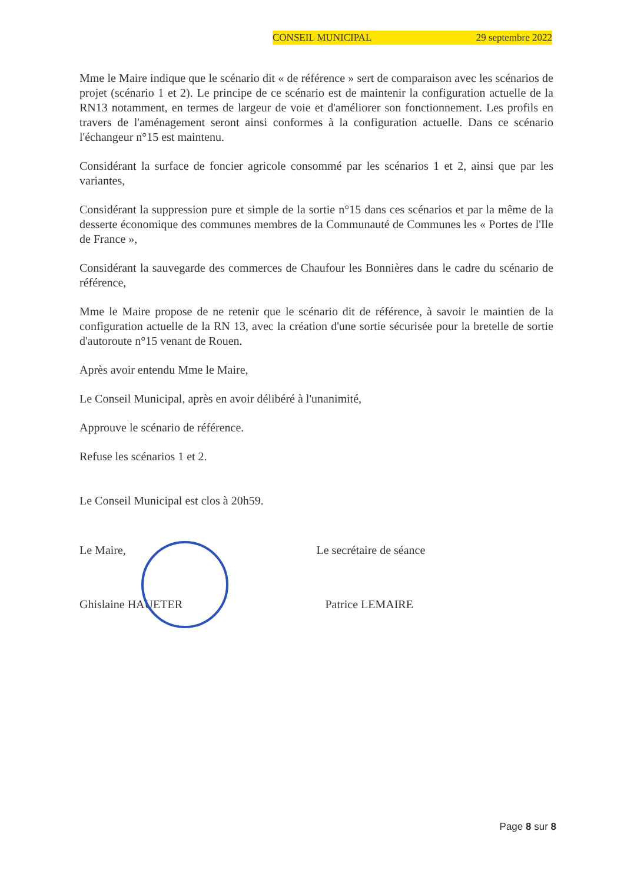CONSEIL MUNICIPAL 29 septembre 2022
Mme le Maire indique que le scénario dit « de référence » sert de comparaison avec les scénarios de projet (scénario 1 et 2). Le principe de ce scénario est de maintenir la configuration actuelle de la RN13 notamment, en termes de largeur de voie et d'améliorer son fonctionnement. Les profils en travers de l'aménagement seront ainsi conformes à la configuration actuelle. Dans ce scénario l'échangeur n°15 est maintenu.
Considérant la surface de foncier agricole consommé par les scénarios 1 et 2, ainsi que par les variantes,
Considérant la suppression pure et simple de la sortie n°15 dans ces scénarios et par la même de la desserte économique des communes membres de la Communauté de Communes les « Portes de l'Ile de France »,
Considérant la sauvegarde des commerces de Chaufour les Bonnières dans le cadre du scénario de référence,
Mme le Maire propose de ne retenir que le scénario dit de référence, à savoir le maintien de la configuration actuelle de la RN 13, avec la création d'une sortie sécurisée pour la bretelle de sortie d'autoroute n°15 venant de Rouen.
Après avoir entendu Mme le Maire,
Le Conseil Municipal, après en avoir délibéré à l'unanimité,
Approuve le scénario de référence.
Refuse les scénarios 1 et 2.
Le Conseil Municipal est clos à 20h59.
Le Maire,
Ghislaine HAUETER
Le secrétaire de séance
Patrice LEMAIRE
Page 8 sur 8